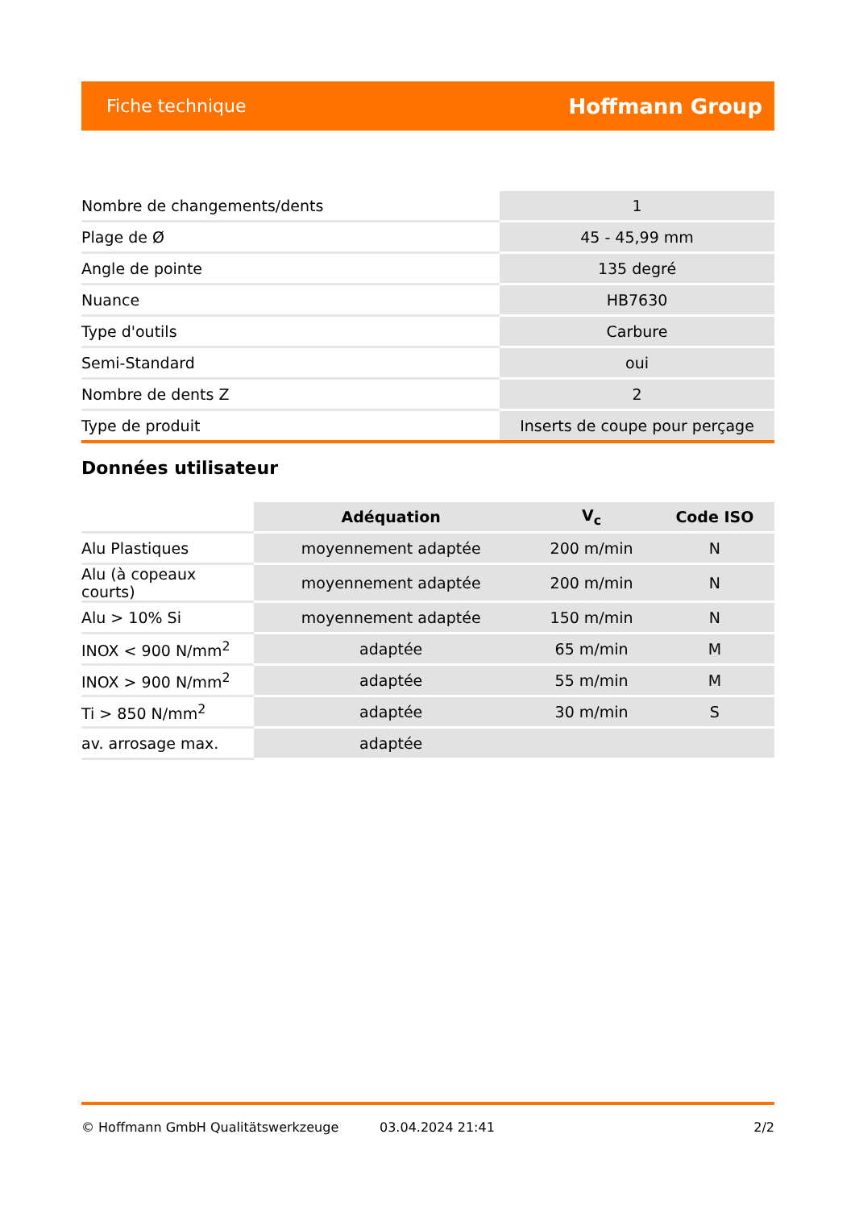Fiche technique Hoffmann Group
| Nombre de changements/dents | 1 |
| Plage de Ø | 45 - 45,99 mm |
| Angle de pointe | 135 degré |
| Nuance | HB7630 |
| Type d'outils | Carbure |
| Semi-Standard | oui |
| Nombre de dents Z | 2 |
| Type de produit | Inserts de coupe pour perçage |
Données utilisateur
| | Adéquation | V<sub>c</sub> | Code ISO |
| --- | --- | --- | --- |
| Alu Plastiques | moyennement adaptée | 200 m/min | N |
| Alu (à copeaux courts) | moyennement adaptée | 200 m/min | N |
| Alu > 10% Si | moyennement adaptée | 150 m/min | N |
| INOX < 900 N/mm<sup>2</sup> | adaptée | 65 m/min | M |
| INOX > 900 N/mm<sup>2</sup> | adaptée | 55 m/min | M |
| Ti > 850 N/mm<sup>2</sup> | adaptée | 30 m/min | S |
| av. arrosage max. | adaptée | | |
© Hoffmann GmbH Qualitätswerkzeuge 03.04.2024 21:41 2/2